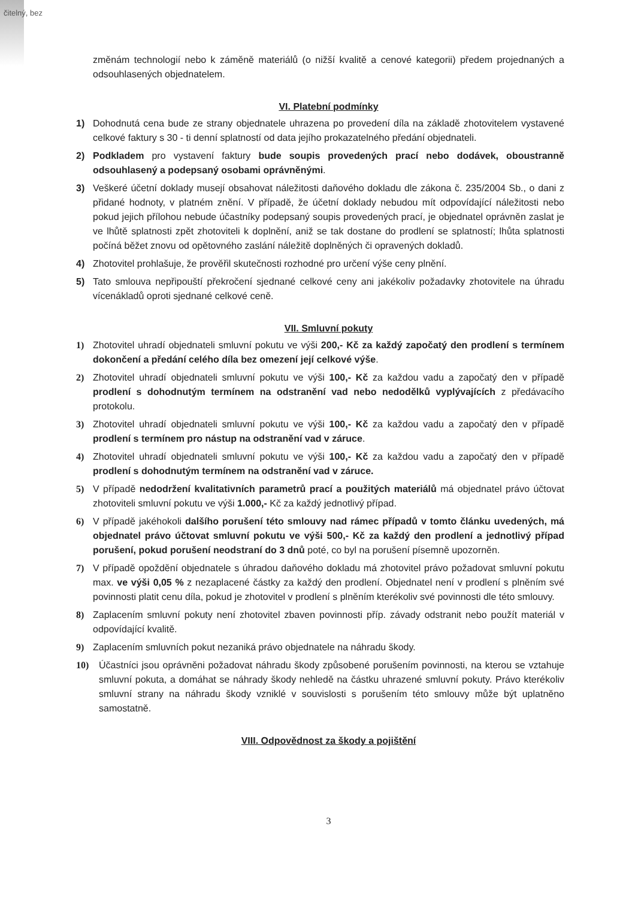čitelný, bez
změnám technologií nebo k záměně materiálů (o nižší kvalitě a cenové kategorii) předem projednaných a odsouhlasených objednatelem.
VI. Platební podmínky
1) Dohodnutá cena bude ze strany objednatele uhrazena po provedení díla na základě zhotovitelem vystavené celkové faktury s 30 - ti denní splatností od data jejího prokazatelného předání objednateli.
2) Podkladem pro vystavení faktury bude soupis provedených prací nebo dodávek, oboustranně odsouhlasený a podepsaný osobami oprávněnými.
3) Veškeré účetní doklady musejí obsahovat náležitosti daňového dokladu dle zákona č. 235/2004 Sb., o dani z přidané hodnoty, v platném znění. V případě, že účetní doklady nebudou mít odpovídající náležitosti nebo pokud jejich přílohou nebude účastníky podepsaný soupis provedených prací, je objednatel oprávněn zaslat je ve lhůtě splatnosti zpět zhotoviteli k doplnění, aniž se tak dostane do prodlení se splatností; lhůta splatnosti počíná běžet znovu od opětovného zaslání náležitě doplněných či opravených dokladů.
4) Zhotovitel prohlašuje, že prověřil skutečnosti rozhodné pro určení výše ceny plnění.
5) Tato smlouva nepřipouští překročení sjednané celkové ceny ani jakékoliv požadavky zhotovitele na úhradu vícenákladů oproti sjednané celkové ceně.
VII. Smluvní pokuty
1) Zhotovitel uhradí objednateli smluvní pokutu ve výši 200,- Kč za každý započatý den prodlení s termínem dokončení a předání celého díla bez omezení její celkové výše.
2) Zhotovitel uhradí objednateli smluvní pokutu ve výši 100,- Kč za každou vadu a započatý den v případě prodlení s dohodnutým termínem na odstranění vad nebo nedodělků vyplývajících z předávacího protokolu.
3) Zhotovitel uhradí objednateli smluvní pokutu ve výši 100,- Kč za každou vadu a započatý den v případě prodlení s termínem pro nástup na odstranění vad v záruce.
4) Zhotovitel uhradí objednateli smluvní pokutu ve výši 100,- Kč za každou vadu a započatý den v případě prodlení s dohodnutým termínem na odstranění vad v záruce.
5) V případě nedodržení kvalitativních parametrů prací a použitých materiálů má objednatel právo účtovat zhotoviteli smluvní pokutu ve výši 1.000,- Kč za každý jednotlivý případ.
6) V případě jakéhokoli dalšího porušení této smlouvy nad rámec případů v tomto článku uvedených, má objednatel právo účtovat smluvní pokutu ve výši 500,- Kč za každý den prodlení a jednotlivý případ porušení, pokud porušení neodstraní do 3 dnů poté, co byl na porušení písemně upozorněn.
7) V případě opoždění objednatele s úhradou daňového dokladu má zhotovitel právo požadovat smluvní pokutu max. ve výši 0,05 % z nezaplacené částky za každý den prodlení. Objednatel není v prodlení s plněním své povinnosti platit cenu díla, pokud je zhotovitel v prodlení s plněním kterékoliv své povinnosti dle této smlouvy.
8) Zaplacením smluvní pokuty není zhotovitel zbaven povinnosti příp. závady odstranit nebo použít materiál v odpovídající kvalitě.
9) Zaplacením smluvních pokut nezaniká právo objednatele na náhradu škody.
10) Účastníci jsou oprávněni požadovat náhradu škody způsobené porušením povinnosti, na kterou se vztahuje smluvní pokuta, a domáhat se náhrady škody nehledě na částku uhrazené smluvní pokuty. Právo kterékoliv smluvní strany na náhradu škody vzniklé v souvislosti s porušením této smlouvy může být uplatněno samostatně.
VIII. Odpovědnost za škody a pojištění
3